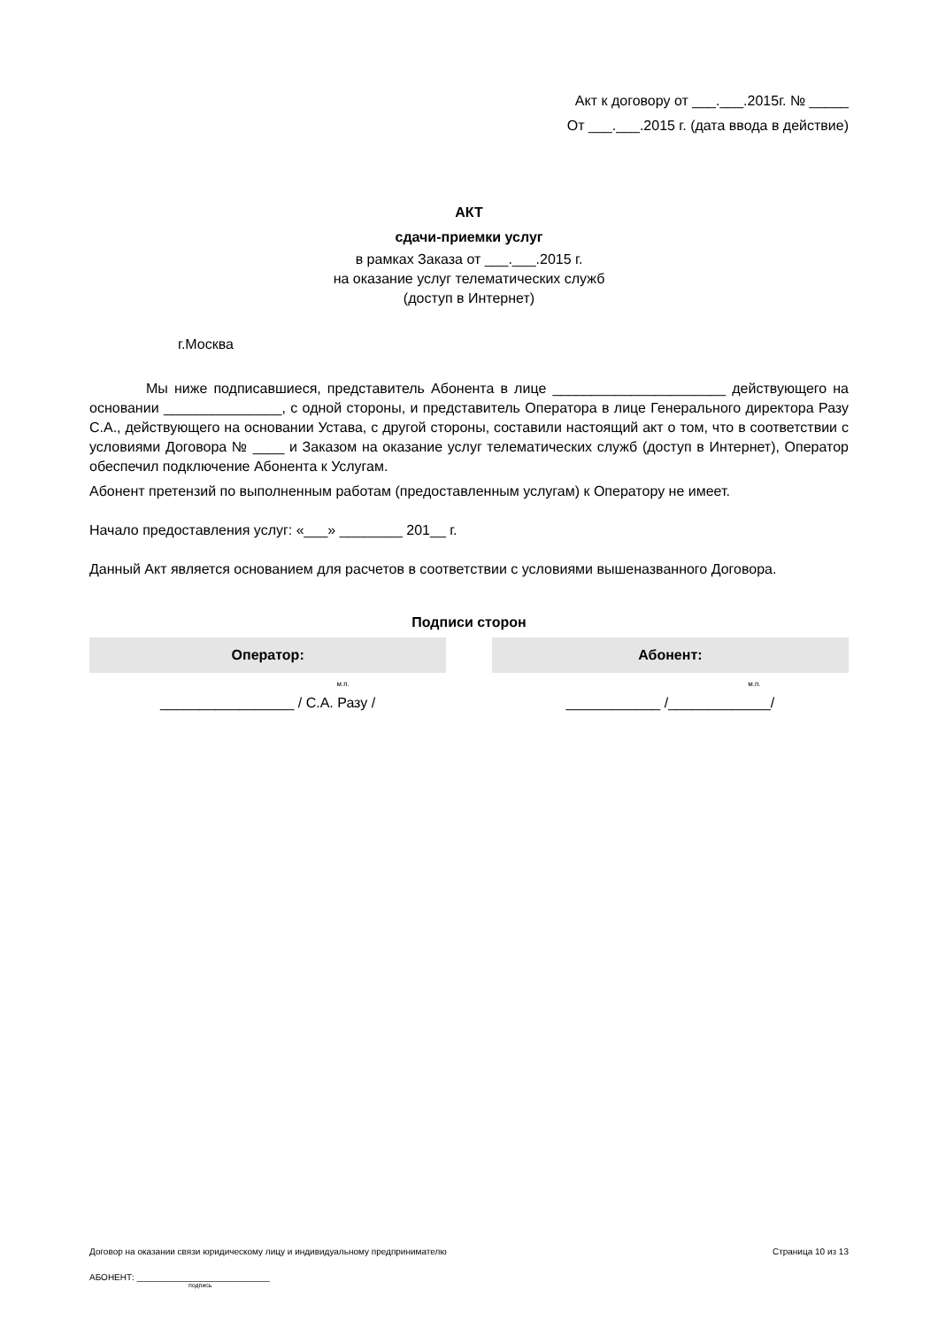Акт к договору от ___.___.2015г. № _____
От ___.___.2015 г. (дата ввода в действие)
АКТ
сдачи-приемки услуг
в рамках Заказа от ___.___.2015 г.
на оказание услуг телематических служб
(доступ в Интернет)
г.Москва
Мы ниже подписавшиеся, представитель Абонента в лице ______________________ действующего на основании _______________, с одной стороны, и представитель Оператора в лице Генерального директора Разу С.А., действующего на основании Устава, с другой стороны, составили настоящий акт о том, что в соответствии с условиями Договора № ____ и Заказом на оказание услуг телематических служб (доступ в Интернет), Оператор обеспечил подключение Абонента к Услугам.
Абонент претензий по выполненным работам (предоставленным услугам) к Оператору не имеет.
Начало предоставления услуг: «___» ________ 201__ г.
Данный Акт является основанием для расчетов в соответствии с условиями вышеназванного Договора.
Подписи сторон
| Оператор: | | Абонент: |
| --- | --- | --- |
| м.п. | | м.п. |
| _________________ / С.А. Разу / | | ____________ /_____________/ |
Договор на оказании связи юридическому лицу и индивидуальному предпринимателю Страница 10 из 13
АБОНЕНТ: ___________________________
подпись